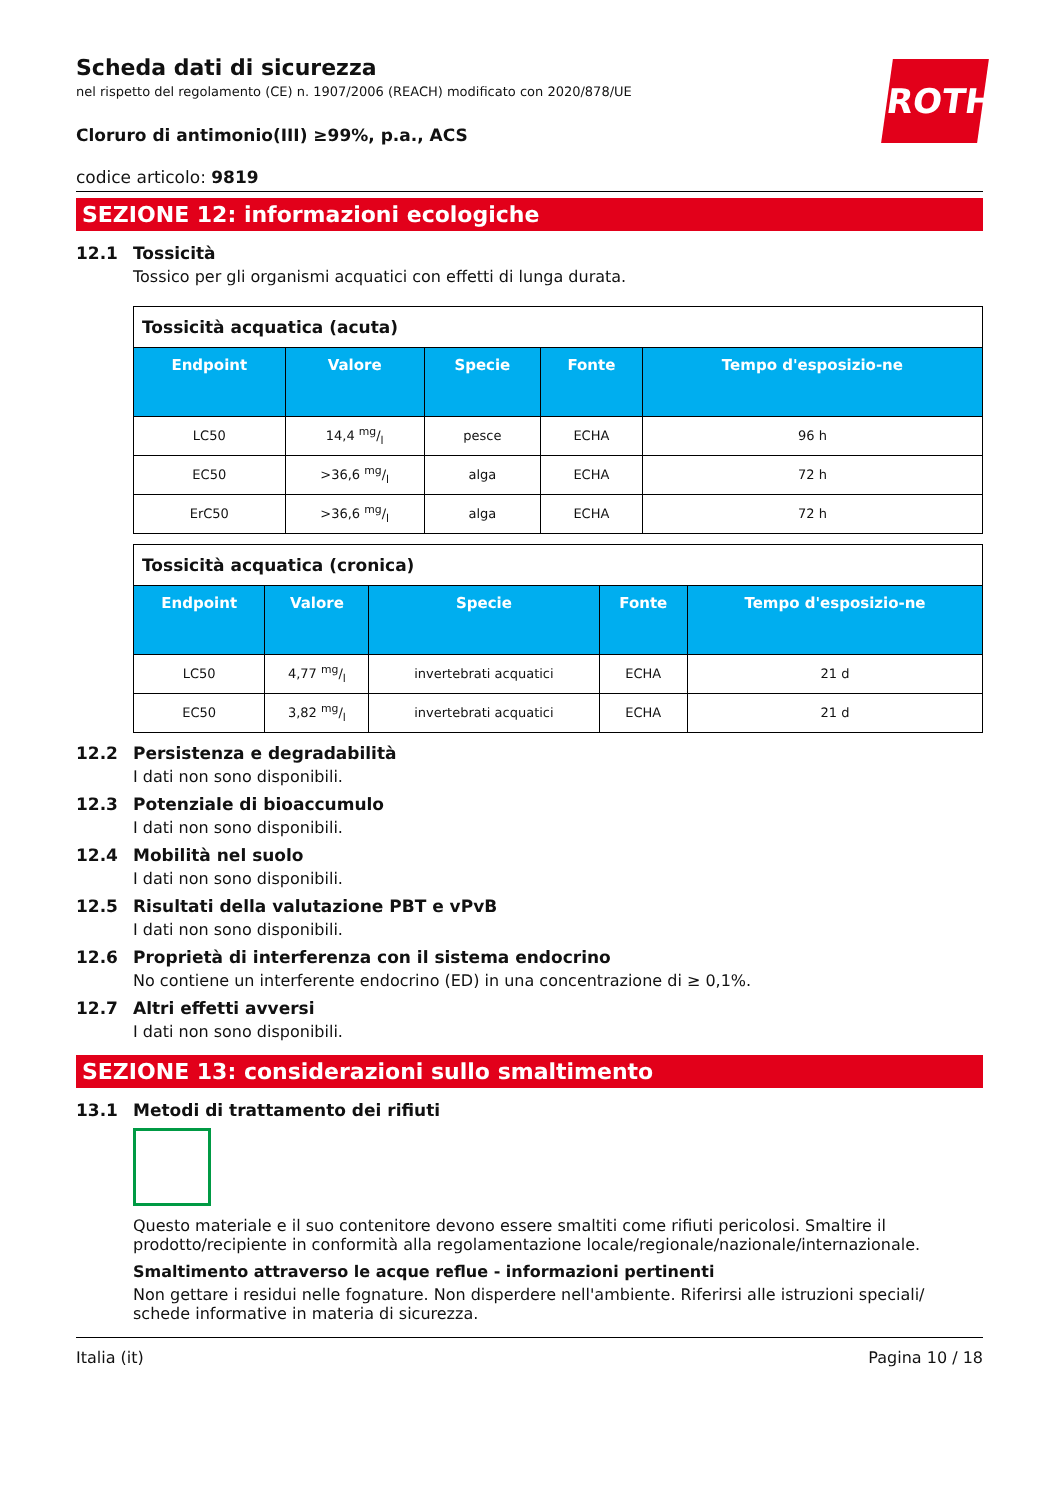ROTH
Scheda dati di sicurezza
nel rispetto del regolamento (CE) n. 1907/2006 (REACH) modificato con 2020/878/UE
Cloruro di antimonio(III) ≥99%, p.a., ACS
codice articolo: 9819
SEZIONE 12: informazioni ecologiche
12.1 Tossicità
Tossico per gli organismi acquatici con effetti di lunga durata.
| Tossicità acquatica (acuta) | | | | |
| Endpoint | Valore | Specie | Fonte | Tempo d'esposizio-ne |
| LC50 | 14,4 mg/l | pesce | ECHA | 96 h |
| EC50 | >36,6 mg/l | alga | ECHA | 72 h |
| ErC50 | >36,6 mg/l | alga | ECHA | 72 h |
| Tossicità acquatica (cronica) | | | | |
| Endpoint | Valore | Specie | Fonte | Tempo d'esposizio-ne |
| LC50 | 4,77 mg/l | invertebrati acquatici | ECHA | 21 d |
| EC50 | 3,82 mg/l | invertebrati acquatici | ECHA | 21 d |
12.2 Persistenza e degradabilità
I dati non sono disponibili.
12.3 Potenziale di bioaccumulo
I dati non sono disponibili.
12.4 Mobilità nel suolo
I dati non sono disponibili.
12.5 Risultati della valutazione PBT e vPvB
I dati non sono disponibili.
12.6 Proprietà di interferenza con il sistema endocrino
No contiene un interferente endocrino (ED) in una concentrazione di ≥ 0,1%.
12.7 Altri effetti avversi
I dati non sono disponibili.
SEZIONE 13: considerazioni sullo smaltimento
13.1 Metodi di trattamento dei rifiuti
Questo materiale e il suo contenitore devono essere smaltiti come rifiuti pericolosi. Smaltire il prodotto/recipiente in conformità alla regolamentazione locale/regionale/nazionale/internazionale.
Smaltimento attraverso le acque reflue - informazioni pertinenti
Non gettare i residui nelle fognature. Non disperdere nell'ambiente. Riferirsi alle istruzioni speciali/ schede informative in materia di sicurezza.
Italia (it) Pagina 10 / 18